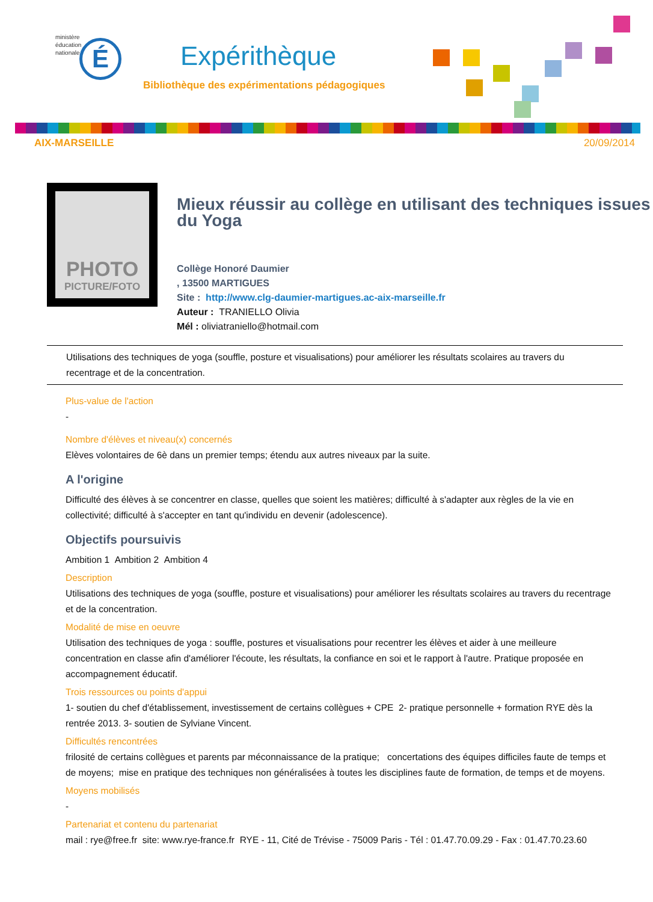ministère
éducation
nationale
É
Expérithèque
Bibliothèque des expérimentations pédagogiques
AIX-MARSEILLE 20/09/2014
PHOTO
PICTURE/FOTO
Mieux réussir au collège en utilisant des techniques issues du Yoga
Collège Honoré Daumier
, 13500 MARTIGUES
Site : http://www.clg-daumier-martigues.ac-aix-marseille.fr
Auteur : TRANIELLO Olivia
Mél : oliviatraniello@hotmail.com
Utilisations des techniques de yoga (souffle, posture et visualisations) pour améliorer les résultats scolaires au travers du recentrage et de la concentration.
Plus-value de l'action
-
Nombre d'élèves et niveau(x) concernés
Elèves volontaires de 6è dans un premier temps; étendu aux autres niveaux par la suite.
A l'origine
Difficulté des élèves à se concentrer en classe, quelles que soient les matières; difficulté à s'adapter aux règles de la vie en collectivité; difficulté à s'accepter en tant qu'individu en devenir (adolescence).
Objectifs poursuivis
Ambition 1 Ambition 2 Ambition 4
Description
Utilisations des techniques de yoga (souffle, posture et visualisations) pour améliorer les résultats scolaires au travers du recentrage et de la concentration.
Modalité de mise en oeuvre
Utilisation des techniques de yoga : souffle, postures et visualisations pour recentrer les élèves et aider à une meilleure concentration en classe afin d'améliorer l'écoute, les résultats, la confiance en soi et le rapport à l'autre. Pratique proposée en accompagnement éducatif.
Trois ressources ou points d'appui
1- soutien du chef d'établissement, investissement de certains collègues + CPE 2- pratique personnelle + formation RYE dès la rentrée 2013. 3- soutien de Sylviane Vincent.
Difficultés rencontrées
frilosité de certains collègues et parents par méconnaissance de la pratique; concertations des équipes difficiles faute de temps et de moyens; mise en pratique des techniques non généralisées à toutes les disciplines faute de formation, de temps et de moyens.
Moyens mobilisés
-
Partenariat et contenu du partenariat
mail : rye@free.fr site: www.rye-france.fr RYE - 11, Cité de Trévise - 75009 Paris - Tél : 01.47.70.09.29 - Fax : 01.47.70.23.60